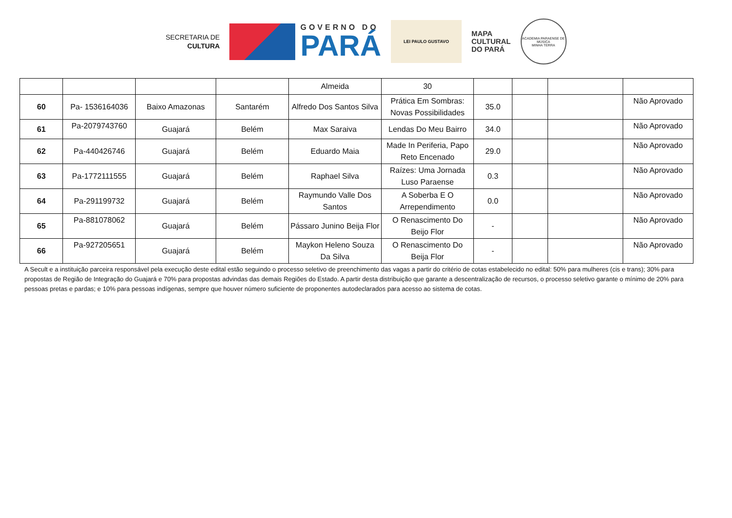SECRETARIA DE
CULTURA
GOVERNO DO
PARÁ
LEI PAULO GUSTAVO
MAPA
CULTURAL
DO PARÁ
ACADEMIA PARAENSE DE MÚSICA
MINHA TERRA
| | | | | Almeida | 30 | | | | |
| 60 | Pa- 1536164036 | Baixo Amazonas | Santarém | Alfredo Dos Santos Silva | Prática Em Sombras: Novas Possibilidades | 35.0 | | | Não Aprovado |
| 61 | Pa-2079743760 | Guajará | Belém | Max Saraiva | Lendas Do Meu Bairro | 34.0 | | | Não Aprovado |
| 62 | Pa-440426746 | Guajará | Belém | Eduardo Maia | Made In Periferia, Papo Reto Encenado | 29.0 | | | Não Aprovado |
| 63 | Pa-1772111555 | Guajará | Belém | Raphael Silva | Raízes: Uma Jornada Luso Paraense | 0.3 | | | Não Aprovado |
| 64 | Pa-291199732 | Guajará | Belém | Raymundo Valle Dos Santos | A Soberba E O Arrependimento | 0.0 | | | Não Aprovado |
| 65 | Pa-881078062 | Guajará | Belém | Pássaro Junino Beija Flor | O Renascimento Do Beijo Flor | - | | | Não Aprovado |
| 66 | Pa-927205651 | Guajará | Belém | Maykon Heleno Souza Da Silva | O Renascimento Do Beija Flor | - | | | Não Aprovado |
A Secult e a instituição parceira responsável pela execução deste edital estão seguindo o processo seletivo de preenchimento das vagas a partir do critério de cotas estabelecido no edital: 50% para mulheres (cis e trans); 30% para propostas de Região de Integração do Guajará e 70% para propostas advindas das demais Regiões do Estado. A partir desta distribuição que garante a descentralização de recursos, o processo seletivo garante o mínimo de 20% para pessoas pretas e pardas; e 10% para pessoas indígenas, sempre que houver número suficiente de proponentes autodeclarados para acesso ao sistema de cotas.